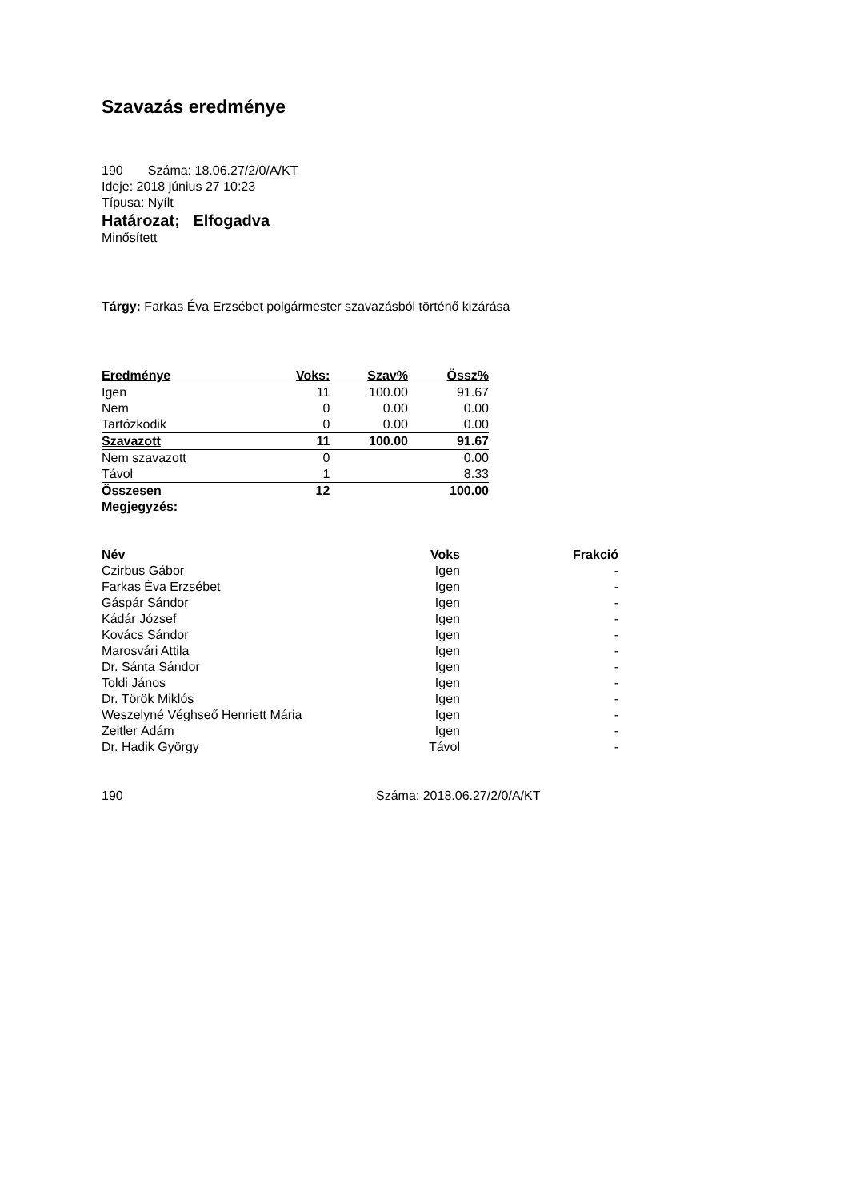Szavazás eredménye
190 Száma: 18.06.27/2/0/A/KT
Ideje: 2018 június 27 10:23
Típusa: Nyílt
Határozat; Elfogadva
Minősített
Tárgy: Farkas Éva Erzsébet polgármester szavazásból történő kizárása
| Eredménye | Voks: | Szav% | Össz% |
| --- | --- | --- | --- |
| Igen | 11 | 100.00 | 91.67 |
| Nem | 0 | 0.00 | 0.00 |
| Tartózkodik | 0 | 0.00 | 0.00 |
| Szavazott | 11 | 100.00 | 91.67 |
| Nem szavazott | 0 | | 0.00 |
| Távol | 1 | | 8.33 |
| Összesen | 12 | | 100.00 |
| Megjegyzés: | | | |
| Név | Voks | Frakció |
| --- | --- | --- |
| Czirbus Gábor | Igen | - |
| Farkas Éva Erzsébet | Igen | - |
| Gáspár Sándor | Igen | - |
| Kádár József | Igen | - |
| Kovács Sándor | Igen | - |
| Marosvári Attila | Igen | - |
| Dr. Sánta Sándor | Igen | - |
| Toldi János | Igen | - |
| Dr. Török Miklós | Igen | - |
| Weszelyné Véghseő Henriett Mária | Igen | - |
| Zeitler Ádám | Igen | - |
| Dr. Hadik György | Távol | - |
190 Száma: 2018.06.27/2/0/A/KT